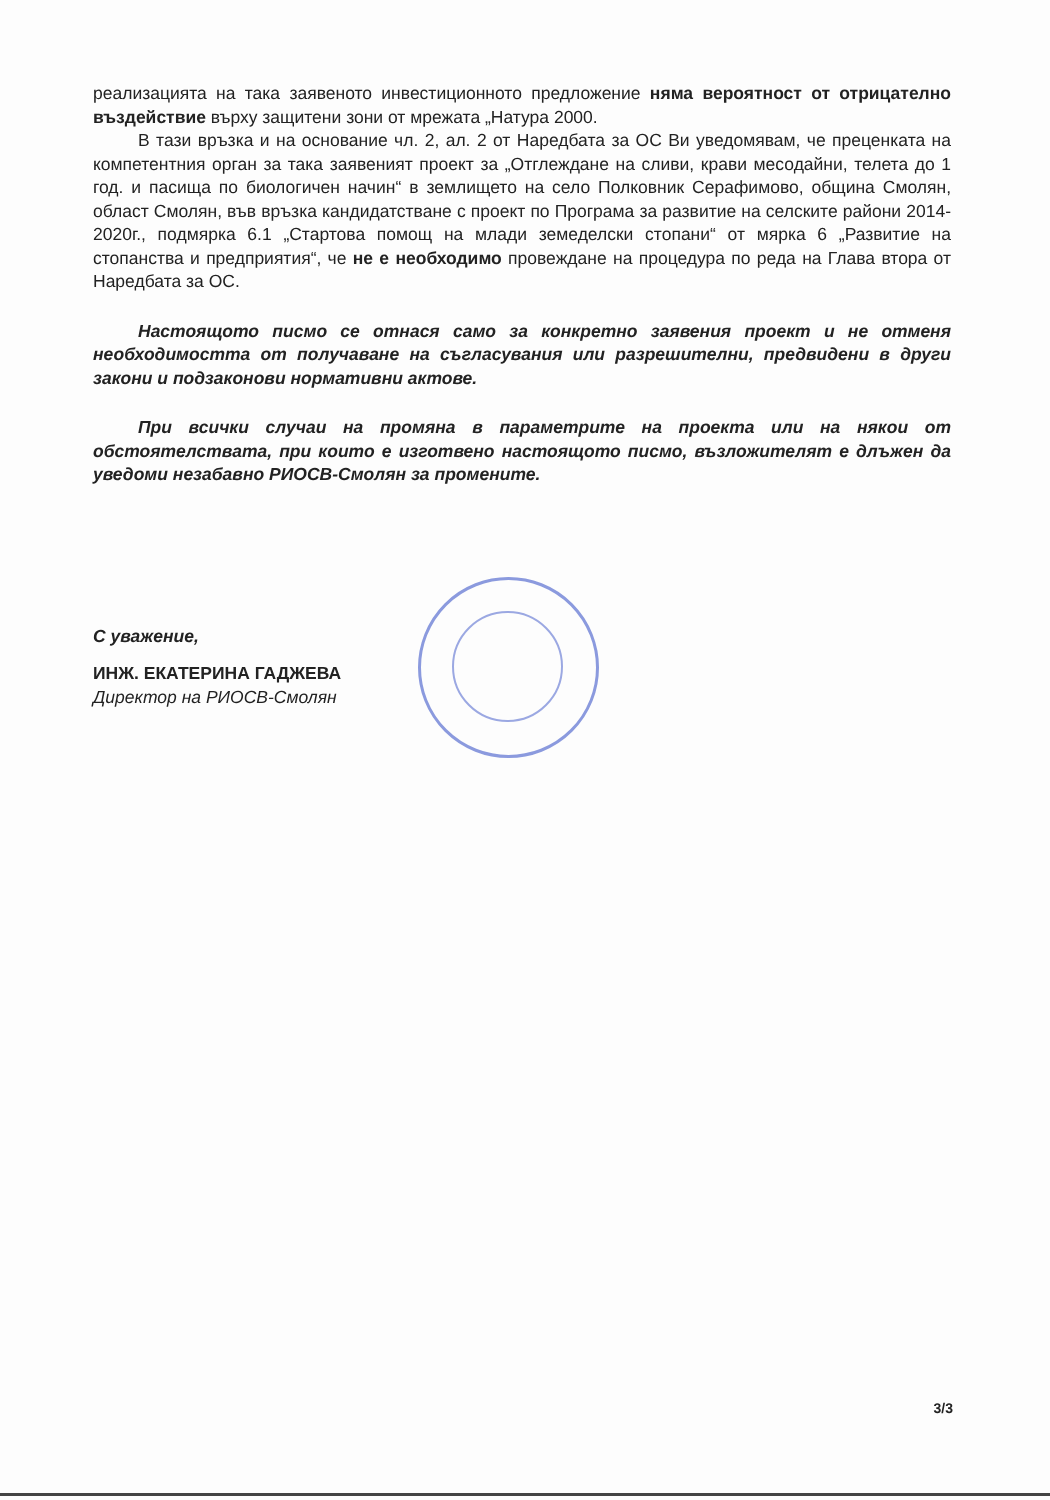реализацията на така заявеното инвестиционното предложение няма вероятност от отрицателно въздействие върху защитени зони от мрежата „Натура 2000.
В тази връзка и на основание чл. 2, ал. 2 от Наредбата за ОС Ви уведомявам, че преценката на компетентния орган за така заявеният проект за „Отглеждане на сливи, крави месодайни, телета до 1 год. и пасища по биологичен начин“ в землището на село Полковник Серафимово, община Смолян, област Смолян, във връзка кандидатстване с проект по Програма за развитие на селските райони 2014-2020г., подмярка 6.1 „Стартова помощ на млади земеделски стопани“ от мярка 6 „Развитие на стопанства и предприятия“, че не е необходимо провеждане на процедура по реда на Глава втора от Наредбата за ОС.
Настоящото писмо се отнася само за конкретно заявения проект и не отменя необходимостта от получаване на съгласувания или разрешителни, предвидени в други закони и подзаконови нормативни актове.
При всички случаи на промяна в параметрите на проекта или на някои от обстоятелствата, при които е изготвено настоящото писмо, възложителят е длъжен да уведоми незабавно РИОСВ-Смолян за промените.
С уважение,
ИНЖ. ЕКАТЕРИНА ГАДЖЕВА
Директор на РИОСВ-Смолян
3/3